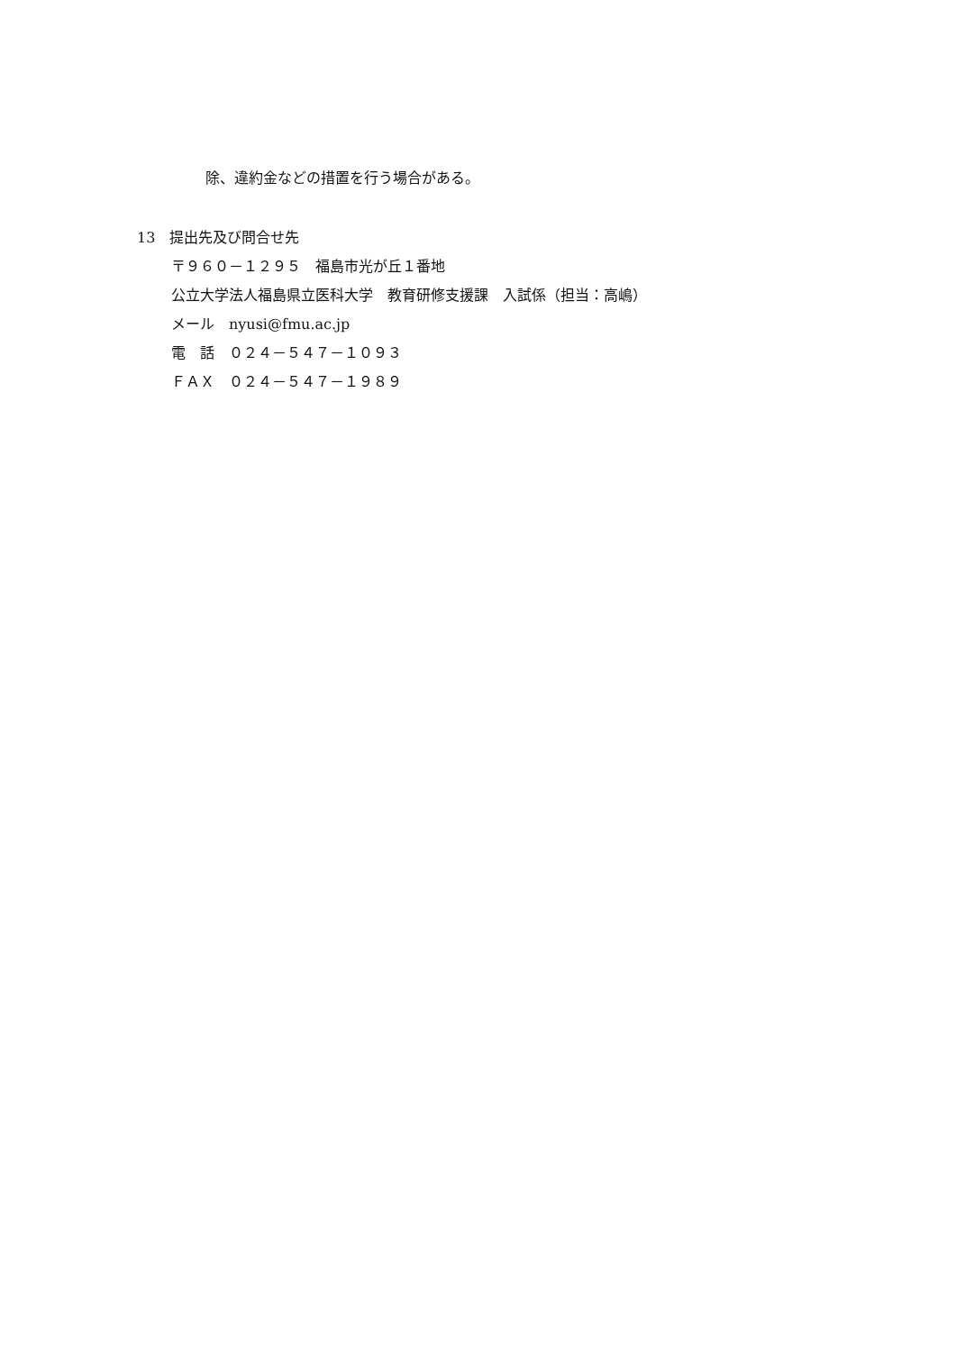除、違約金などの措置を行う場合がある。
13　提出先及び問合せ先
〒９６０－１２９５　福島市光が丘１番地
公立大学法人福島県立医科大学　教育研修支援課　入試係（担当：高嶋）
メール　nyusi@fmu.ac.jp
電　話　０２４－５４７－１０９３
ＦＡＸ　０２４－５４７－１９８９